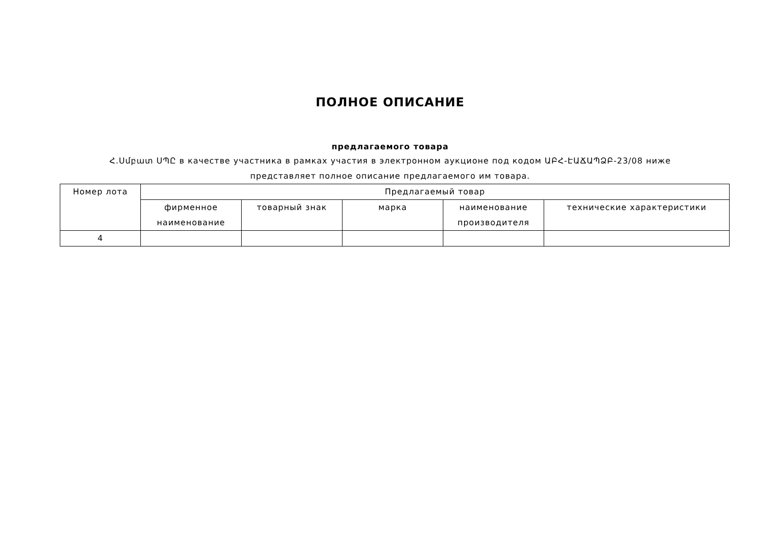ПОЛНОЕ ОПИСАНИЕ
предлагаемого товара
Հ.Սմբատ ՍՊԸ в качестве участника в рамках участия в электронном аукционе под кодом ԱԲՀ-ԷԱՃԱՊՁԲ-23/08 ниже представляет полное описание предлагаемого им товара.
| Номер лота | Предлагаемый товар | | | | |
| --- | --- | --- | --- | --- | --- |
| | фирменное наименование | товарный знак | марка | наименование производителя | технические характеристики |
| 4 | | | | | |